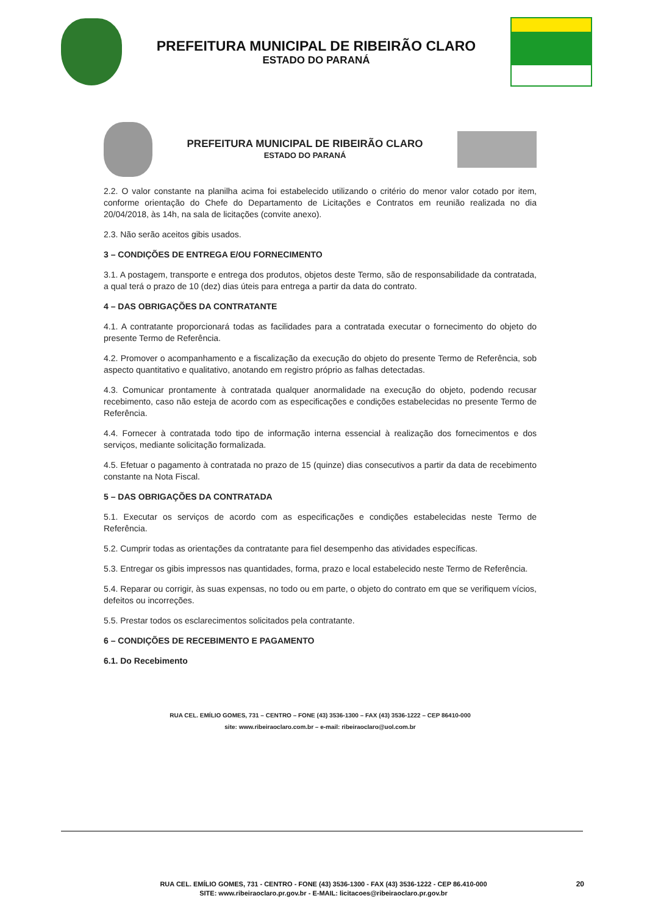PREFEITURA MUNICIPAL DE RIBEIRÃO CLARO
ESTADO DO PARANÁ
PREFEITURA MUNICIPAL DE RIBEIRÃO CLARO
ESTADO DO PARANÁ
2.2. O valor constante na planilha acima foi estabelecido utilizando o critério do menor valor cotado por item, conforme orientação do Chefe do Departamento de Licitações e Contratos em reunião realizada no dia 20/04/2018, às 14h, na sala de licitações (convite anexo).
2.3. Não serão aceitos gibis usados.
3 – CONDIÇÕES DE ENTREGA E/OU FORNECIMENTO
3.1. A postagem, transporte e entrega dos produtos, objetos deste Termo, são de responsabilidade da contratada, a qual terá o prazo de 10 (dez) dias úteis para entrega a partir da data do contrato.
4 – DAS OBRIGAÇÕES DA CONTRATANTE
4.1. A contratante proporcionará todas as facilidades para a contratada executar o fornecimento do objeto do presente Termo de Referência.
4.2. Promover o acompanhamento e a fiscalização da execução do objeto do presente Termo de Referência, sob aspecto quantitativo e qualitativo, anotando em registro próprio as falhas detectadas.
4.3. Comunicar prontamente à contratada qualquer anormalidade na execução do objeto, podendo recusar recebimento, caso não esteja de acordo com as especificações e condições estabelecidas no presente Termo de Referência.
4.4. Fornecer à contratada todo tipo de informação interna essencial à realização dos fornecimentos e dos serviços, mediante solicitação formalizada.
4.5. Efetuar o pagamento à contratada no prazo de 15 (quinze) dias consecutivos a partir da data de recebimento constante na Nota Fiscal.
5 – DAS OBRIGAÇÕES DA CONTRATADA
5.1. Executar os serviços de acordo com as especificações e condições estabelecidas neste Termo de Referência.
5.2. Cumprir todas as orientações da contratante para fiel desempenho das atividades específicas.
5.3. Entregar os gibis impressos nas quantidades, forma, prazo e local estabelecido neste Termo de Referência.
5.4. Reparar ou corrigir, às suas expensas, no todo ou em parte, o objeto do contrato em que se verifiquem vícios, defeitos ou incorreções.
5.5. Prestar todos os esclarecimentos solicitados pela contratante.
6 – CONDIÇÕES DE RECEBIMENTO E PAGAMENTO
6.1. Do Recebimento
RUA CEL. EMÍLIO GOMES, 731 – CENTRO – FONE (43) 3536-1300 – FAX (43) 3536-1222 – CEP 86410-000
site: www.ribeiraoclaro.com.br – e-mail: ribeiraoclaro@uol.com.br
RUA CEL. EMÍLIO GOMES, 731 - CENTRO - FONE (43) 3536-1300 - FAX (43) 3536-1222 - CEP 86.410-000
SITE: www.ribeiraoclaro.pr.gov.br - E-MAIL: licitacoes@ribeiraoclaro.pr.gov.br
20